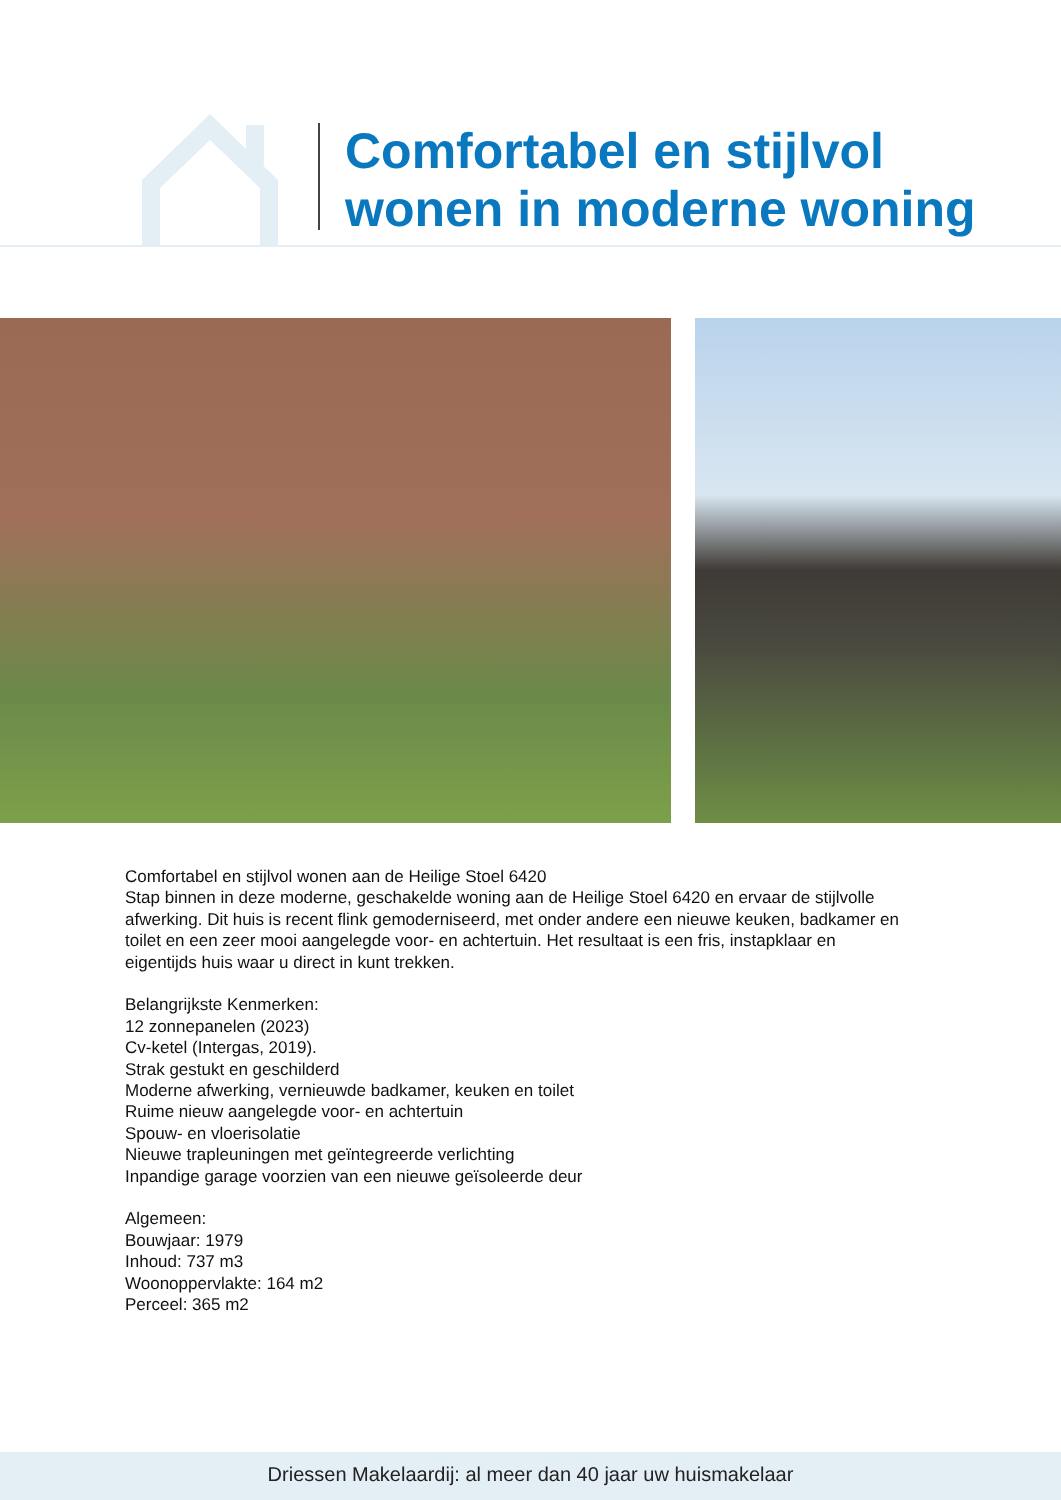Comfortabel en stijlvol
wonen in moderne woning
Comfortabel en stijlvol wonen aan de Heilige Stoel 6420
Stap binnen in deze moderne, geschakelde woning aan de Heilige Stoel 6420 en ervaar de stijlvolle afwerking. Dit huis is recent flink gemoderniseerd, met onder andere een nieuwe keuken, badkamer en toilet en een zeer mooi aangelegde voor- en achtertuin. Het resultaat is een fris, instapklaar en eigentijds huis waar u direct in kunt trekken.
Belangrijkste Kenmerken:
12 zonnepanelen (2023)
Cv-ketel (Intergas, 2019).
Strak gestukt en geschilderd
Moderne afwerking, vernieuwde badkamer, keuken en toilet
Ruime nieuw aangelegde voor- en achtertuin
Spouw- en vloerisolatie
Nieuwe trapleuningen met geïntegreerde verlichting
Inpandige garage voorzien van een nieuwe geïsoleerde deur
Algemeen:
Bouwjaar: 1979
Inhoud: 737 m3
Woonoppervlakte: 164 m2
Perceel: 365 m2
Driessen Makelaardij: al meer dan 40 jaar uw huismakelaar